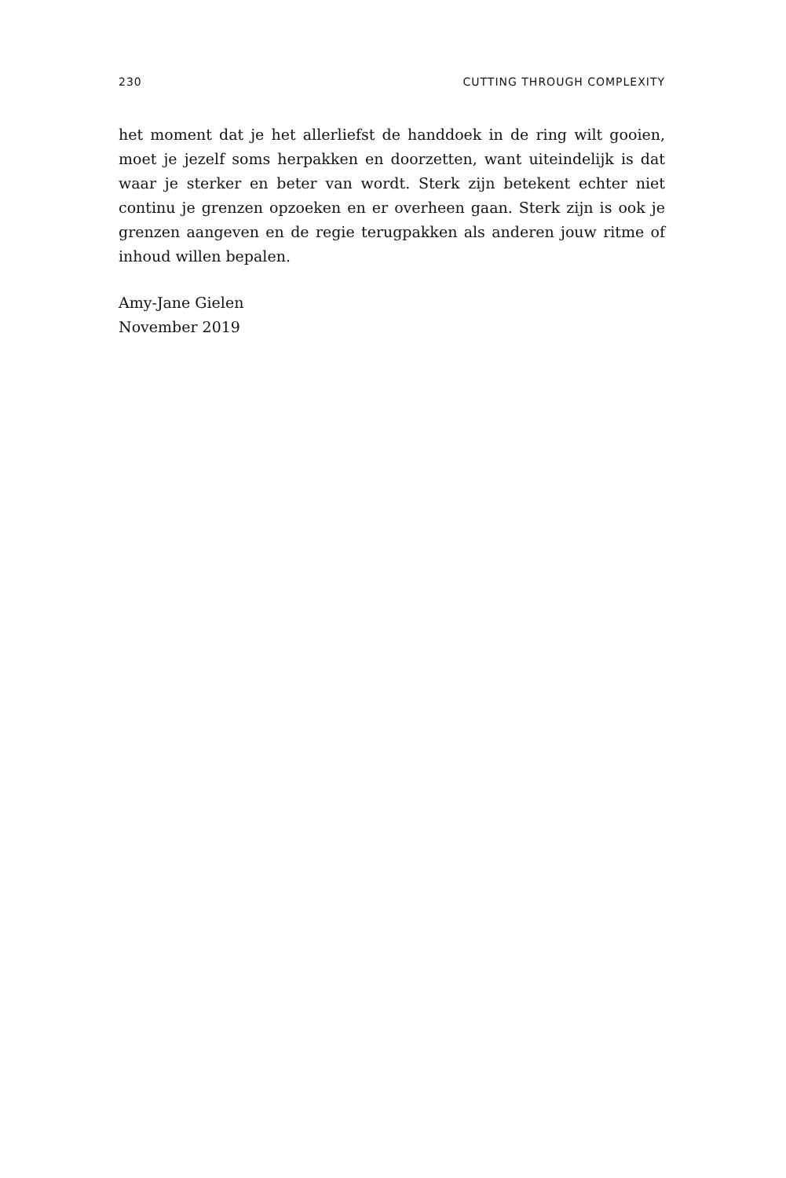230 CUTTING THROUGH COMPLEXITY
het moment dat je het allerliefst de handdoek in de ring wilt gooien, moet je jezelf soms herpakken en doorzetten, want uiteindelijk is dat waar je sterker en beter van wordt. Sterk zijn betekent echter niet continu je grenzen opzoeken en er overheen gaan. Sterk zijn is ook je grenzen aangeven en de regie terugpakken als anderen jouw ritme of inhoud willen bepalen.
Amy-Jane Gielen
November 2019